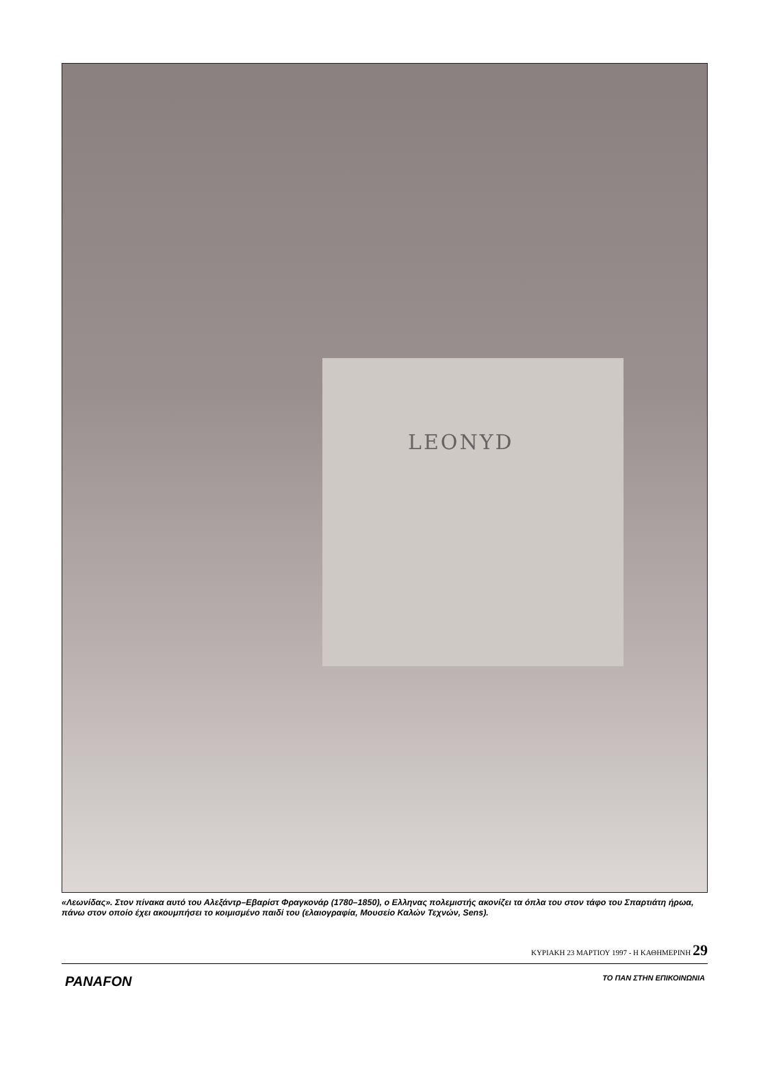LEONYD
«Λεωνίδας». Στον πίνακα αυτό του Αλεξάντρ–Εβαρίστ Φραγκονάρ (1780–1850), ο Ελληνας πολεμιστής ακονίζει τα όπλα του στον τάφο του Σπαρτιάτη ήρωα, πάνω στον οποίο έχει ακουμπήσει το κοιμισμένο παιδί του (ελαιογραφία, Μουσείο Καλών Τεχνών, Sens).
ΚΥΡΙΑΚΗ 23 ΜΑΡΤΙΟΥ 1997 - Η ΚΑΘΗΜΕΡΙΝΗ 29
PANAFON ΤΟ ΠΑΝ ΣΤΗΝ ΕΠΙΚΟΙΝΩΝΙΑ